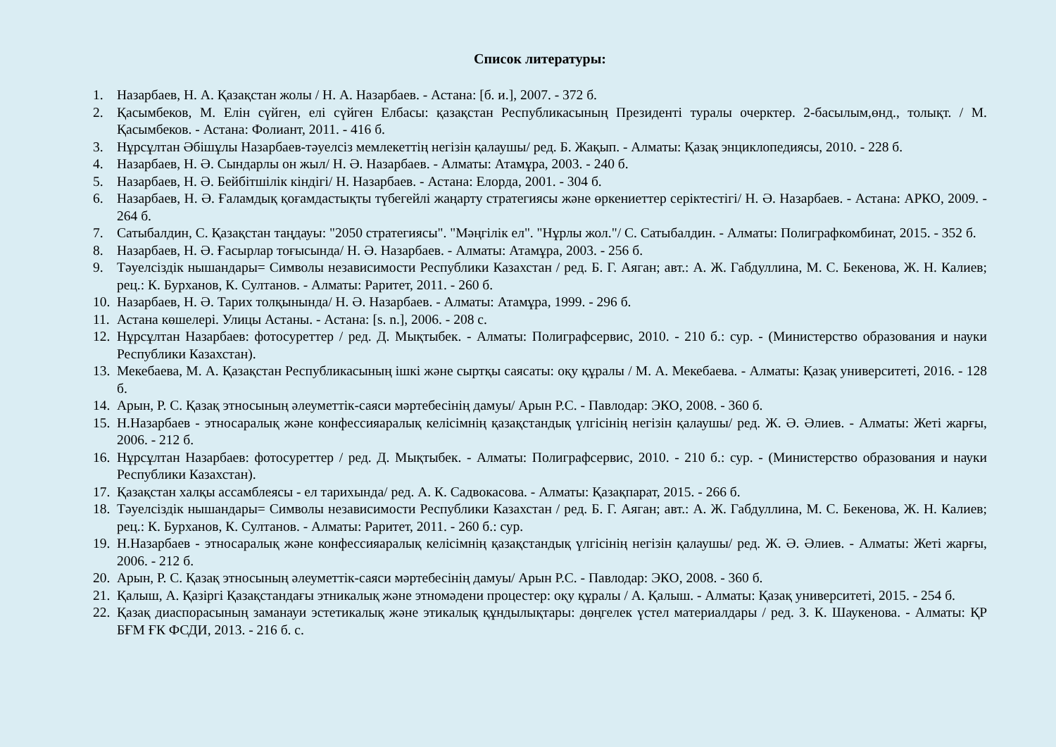Список литературы:
1. Назарбаев, Н. А. Қазақстан жолы / Н. А. Назарбаев. - Астана: [б. и.], 2007. - 372 б.
2. Қасымбеков, М. Елін сүйген, елі сүйген Елбасы: қазақстан Республикасының Президенті туралы очерктер. 2-басылым,өнд., толықт. / М. Қасымбеков. - Астана: Фолиант, 2011. - 416 б.
3. Нұрсұлтан Әбішұлы Назарбаев-тәуелсіз мемлекеттің негізін қалаушы/ ред. Б. Жақып. - Алматы: Қазақ энциклопедиясы, 2010. - 228 б.
4. Назарбаев, Н. Ә. Сындарлы он жыл/ Н. Ә. Назарбаев. - Алматы: Атамұра, 2003. - 240 б.
5. Назарбаев, Н. Ә. Бейбітшілік кіндігі/ Н. Назарбаев. - Астана: Елорда, 2001. - 304 б.
6. Назарбаев, Н. Ә. Ғаламдық қоғамдастықты түбегейлі жаңарту стратегиясы және өркениеттер серіктестігі/ Н. Ә. Назарбаев. - Астана: АРКО, 2009. - 264 б.
7. Сатыбалдин, С. Қазақстан таңдауы: "2050 стратегиясы". "Мәңгілік ел". "Нұрлы жол."/ С. Сатыбалдин. - Алматы: Полиграфкомбинат, 2015. - 352 б.
8. Назарбаев, Н. Ә. Ғасырлар тоғысында/ Н. Ә. Назарбаев. - Алматы: Атамұра, 2003. - 256 б.
9. Тәуелсіздік нышандары= Символы независимости Республики Казахстан / ред. Б. Г. Аяган; авт.: А. Ж. Габдуллина, М. С. Бекенова, Ж. Н. Калиев; рец.: К. Бурханов, К. Султанов. - Алматы: Раритет, 2011. - 260 б.
10. Назарбаев, Н. Ә. Тарих толқынында/ Н. Ә. Назарбаев. - Алматы: Атамұра, 1999. - 296 б.
11. Астана көшелері. Улицы Астаны. - Астана: [s. n.], 2006. - 208 с.
12. Нұрсұлтан Назарбаев: фотосуреттер / ред. Д. Мықтыбек. - Алматы: Полиграфсервис, 2010. - 210 б.: сур. - (Министерство образования и науки Республики Казахстан).
13. Мекебаева, М. А. Қазақстан Республикасының ішкі және сыртқы саясаты: оқу құралы / М. А. Мекебаева. - Алматы: Қазақ университеті, 2016. - 128 б.
14. Арын, Р. С. Қазақ этносының әлеуметтік-саяси мәртебесінің дамуы/ Арын Р.С. - Павлодар: ЭКО, 2008. - 360 б.
15. Н.Назарбаев - этносаралық және конфессияаралық келісімнің қазақстандық үлгісінің негізін қалаушы/ ред. Ж. Ә. Әлиев. - Алматы: Жеті жарғы, 2006. - 212 б.
16. Нұрсұлтан Назарбаев: фотосуреттер / ред. Д. Мықтыбек. - Алматы: Полиграфсервис, 2010. - 210 б.: сур. - (Министерство образования и науки Республики Казахстан).
17. Қазақстан халқы ассамблеясы - ел тарихында/ ред. А. К. Садвокасова. - Алматы: Қазақпарат, 2015. - 266 б.
18. Тәуелсіздік нышандары= Символы независимости Республики Казахстан / ред. Б. Г. Аяган; авт.: А. Ж. Габдуллина, М. С. Бекенова, Ж. Н. Калиев; рец.: К. Бурханов, К. Султанов. - Алматы: Раритет, 2011. - 260 б.: сур.
19. Н.Назарбаев - этносаралық және конфессияаралық келісімнің қазақстандық үлгісінің негізін қалаушы/ ред. Ж. Ә. Әлиев. - Алматы: Жеті жарғы, 2006. - 212 б.
20. Арын, Р. С. Қазақ этносының әлеуметтік-саяси мәртебесінің дамуы/ Арын Р.С. - Павлодар: ЭКО, 2008. - 360 б.
21. Қалыш, А. Қазіргі Қазақстандағы этникалық және этномәдени процестер: оқу құралы / А. Қалыш. - Алматы: Қазақ университеті, 2015. - 254 б.
22. Қазақ диаспорасының заманауи эстетикалық және этикалық құндылықтары: дөңгелек үстел материалдары / ред. З. К. Шаукенова. - Алматы: ҚР БҒМ ҒК ФСДИ, 2013. - 216 б. с.